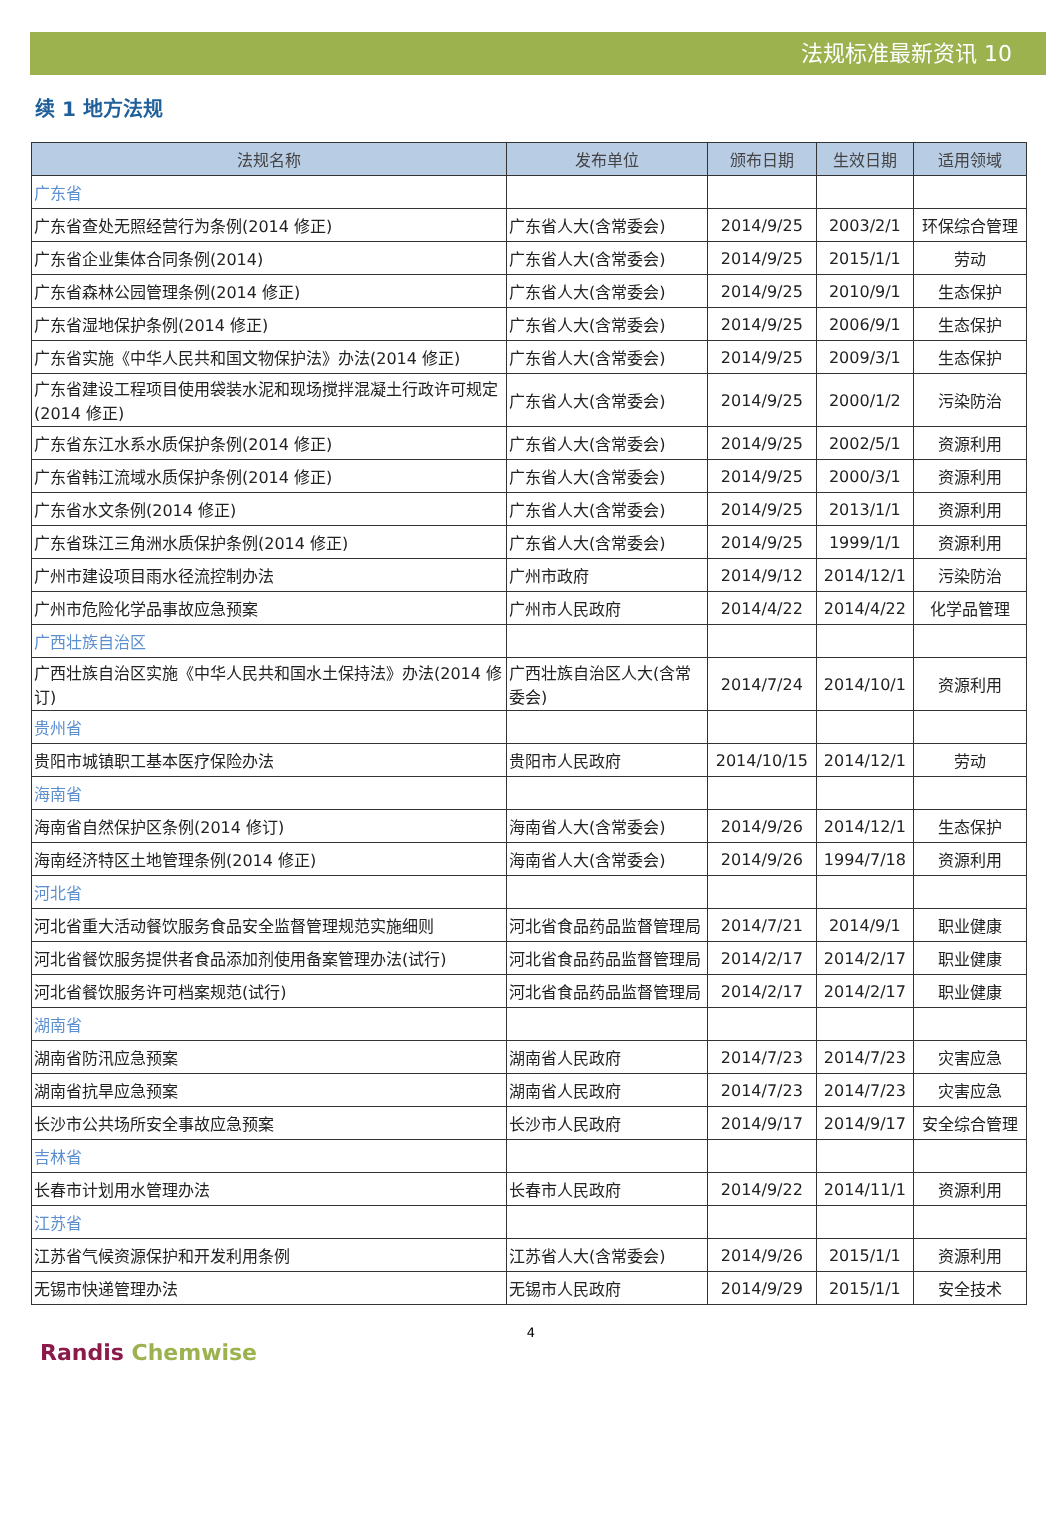法规标准最新资讯 10
续 1 地方法规
| 法规名称 | 发布单位 | 颁布日期 | 生效日期 | 适用领域 |
| --- | --- | --- | --- | --- |
| 广东省 | | | | |
| 广东省查处无照经营行为条例(2014 修正) | 广东省人大(含常委会) | 2014/9/25 | 2003/2/1 | 环保综合管理 |
| 广东省企业集体合同条例(2014) | 广东省人大(含常委会) | 2014/9/25 | 2015/1/1 | 劳动 |
| 广东省森林公园管理条例(2014 修正) | 广东省人大(含常委会) | 2014/9/25 | 2010/9/1 | 生态保护 |
| 广东省湿地保护条例(2014 修正) | 广东省人大(含常委会) | 2014/9/25 | 2006/9/1 | 生态保护 |
| 广东省实施《中华人民共和国文物保护法》办法(2014 修正) | 广东省人大(含常委会) | 2014/9/25 | 2009/3/1 | 生态保护 |
| 广东省建设工程项目使用袋装水泥和现场搅拌混凝土行政许可规定(2014 修正) | 广东省人大(含常委会) | 2014/9/25 | 2000/1/2 | 污染防治 |
| 广东省东江水系水质保护条例(2014 修正) | 广东省人大(含常委会) | 2014/9/25 | 2002/5/1 | 资源利用 |
| 广东省韩江流域水质保护条例(2014 修正) | 广东省人大(含常委会) | 2014/9/25 | 2000/3/1 | 资源利用 |
| 广东省水文条例(2014 修正) | 广东省人大(含常委会) | 2014/9/25 | 2013/1/1 | 资源利用 |
| 广东省珠江三角洲水质保护条例(2014 修正) | 广东省人大(含常委会) | 2014/9/25 | 1999/1/1 | 资源利用 |
| 广州市建设项目雨水径流控制办法 | 广州市政府 | 2014/9/12 | 2014/12/1 | 污染防治 |
| 广州市危险化学品事故应急预案 | 广州市人民政府 | 2014/4/22 | 2014/4/22 | 化学品管理 |
| 广西壮族自治区 | | | | |
| 广西壮族自治区实施《中华人民共和国水土保持法》办法(2014 修订) | 广西壮族自治区人大(含常委会) | 2014/7/24 | 2014/10/1 | 资源利用 |
| 贵州省 | | | | |
| 贵阳市城镇职工基本医疗保险办法 | 贵阳市人民政府 | 2014/10/15 | 2014/12/1 | 劳动 |
| 海南省 | | | | |
| 海南省自然保护区条例(2014 修订) | 海南省人大(含常委会) | 2014/9/26 | 2014/12/1 | 生态保护 |
| 海南经济特区土地管理条例(2014 修正) | 海南省人大(含常委会) | 2014/9/26 | 1994/7/18 | 资源利用 |
| 河北省 | | | | |
| 河北省重大活动餐饮服务食品安全监督管理规范实施细则 | 河北省食品药品监督管理局 | 2014/7/21 | 2014/9/1 | 职业健康 |
| 河北省餐饮服务提供者食品添加剂使用备案管理办法(试行) | 河北省食品药品监督管理局 | 2014/2/17 | 2014/2/17 | 职业健康 |
| 河北省餐饮服务许可档案规范(试行) | 河北省食品药品监督管理局 | 2014/2/17 | 2014/2/17 | 职业健康 |
| 湖南省 | | | | |
| 湖南省防汛应急预案 | 湖南省人民政府 | 2014/7/23 | 2014/7/23 | 灾害应急 |
| 湖南省抗旱应急预案 | 湖南省人民政府 | 2014/7/23 | 2014/7/23 | 灾害应急 |
| 长沙市公共场所安全事故应急预案 | 长沙市人民政府 | 2014/9/17 | 2014/9/17 | 安全综合管理 |
| 吉林省 | | | | |
| 长春市计划用水管理办法 | 长春市人民政府 | 2014/9/22 | 2014/11/1 | 资源利用 |
| 江苏省 | | | | |
| 江苏省气候资源保护和开发利用条例 | 江苏省人大(含常委会) | 2014/9/26 | 2015/1/1 | 资源利用 |
| 无锡市快递管理办法 | 无锡市人民政府 | 2014/9/29 | 2015/1/1 | 安全技术 |
4
Randis Chemwise